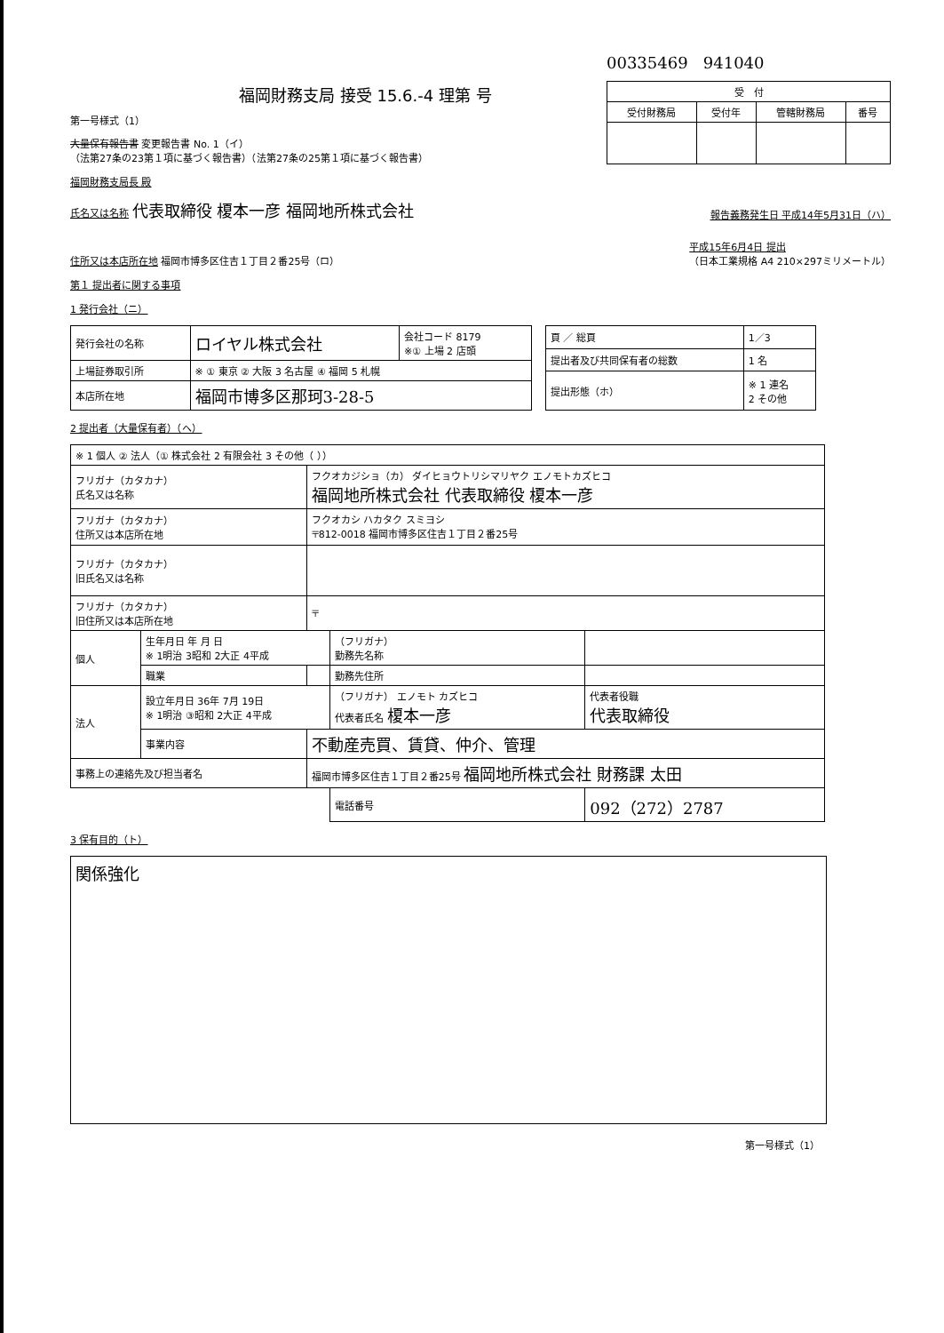福岡財務支局 接受 15.6.-4 理第 号
第一号様式（1）
大量保有報告書 変更報告書 No. 1（イ）
（法第27条の23第１項に基づく報告書）（法第27条の25第１項に基づく報告書）
00335469 941040
| 受 付 | | | |
| --- | --- | --- | --- |
| 受付財務局 | 受付年 | 管轄財務局 | 番号 |
福岡財務支局長 殿
氏名又は名称 代表取締役 榎本一彦 福岡地所株式会社
報告義務発生日 平成14年5月31日（ハ）
住所又は本店所在地 福岡市博多区住吉１丁目２番25号（ロ）
平成15年6月4日 提出
（日本工業規格 A4 210×297ミリメートル）
第１ 提出者に関する事項
1 発行会社（ニ）
| 発行会社の名称 | ロイヤル株式会社 | 会社コード 8179 ※① 上場 2 店頭 |
| 上場証券取引所 | ※ ① 東京 ② 大阪 3 名古屋 ④ 福岡 5 札幌 | |
| 本店所在地 | 福岡市博多区那珂3-28-5 | |
| 頁 ／ 総頁 | 1／3 |
| 提出者及び共同保有者の総数 | 1 名 |
| 提出形態（ホ） | ※ 1 連名 2 その他 |
2 提出者（大量保有者）（ヘ）
| ※ 1 個人 ② 法人（① 株式会社 2 有限会社 3 その他（ ）） | | | | |
| フリガナ（カタカナ） 氏名又は名称 | | フクオカジショ（カ） ダイヒョウトリシマリヤク エノモトカズヒコ 福岡地所株式会社 代表取締役 榎本一彦 | | |
| フリガナ（カタカナ） 住所又は本店所在地 | | フクオカシ ハカタク スミヨシ 〒812-0018 福岡市博多区住吉１丁目２番25号 | | |
| フリガナ（カタカナ） 旧氏名又は名称 | | | | |
| フリガナ（カタカナ） 旧住所又は本店所在地 | | 〒 | | |
| 個人 | 生年月日 年 月 日 ※ 1明治 3昭和 2大正 4平成 | | （フリガナ） 勤務先名称 | |
| | 職業 | | 勤務先住所 | |
| 法人 | 設立年月日 36年 7月 19日 ※ 1明治 ③昭和 2大正 4平成 | | （フリガナ） エノモト カズヒコ 代表者氏名 榎本一彦 | 代表者役職 代表取締役 |
| | 事業内容 | 不動産売買、賃貸、仲介、管理 | | |
| 事務上の連絡先及び担当者名 | | 福岡市博多区住吉１丁目２番25号 福岡地所株式会社 財務課 太田 | | |
| | | | 電話番号 | 092（272）2787 |
3 保有目的（ト）
関係強化
第一号様式（1）